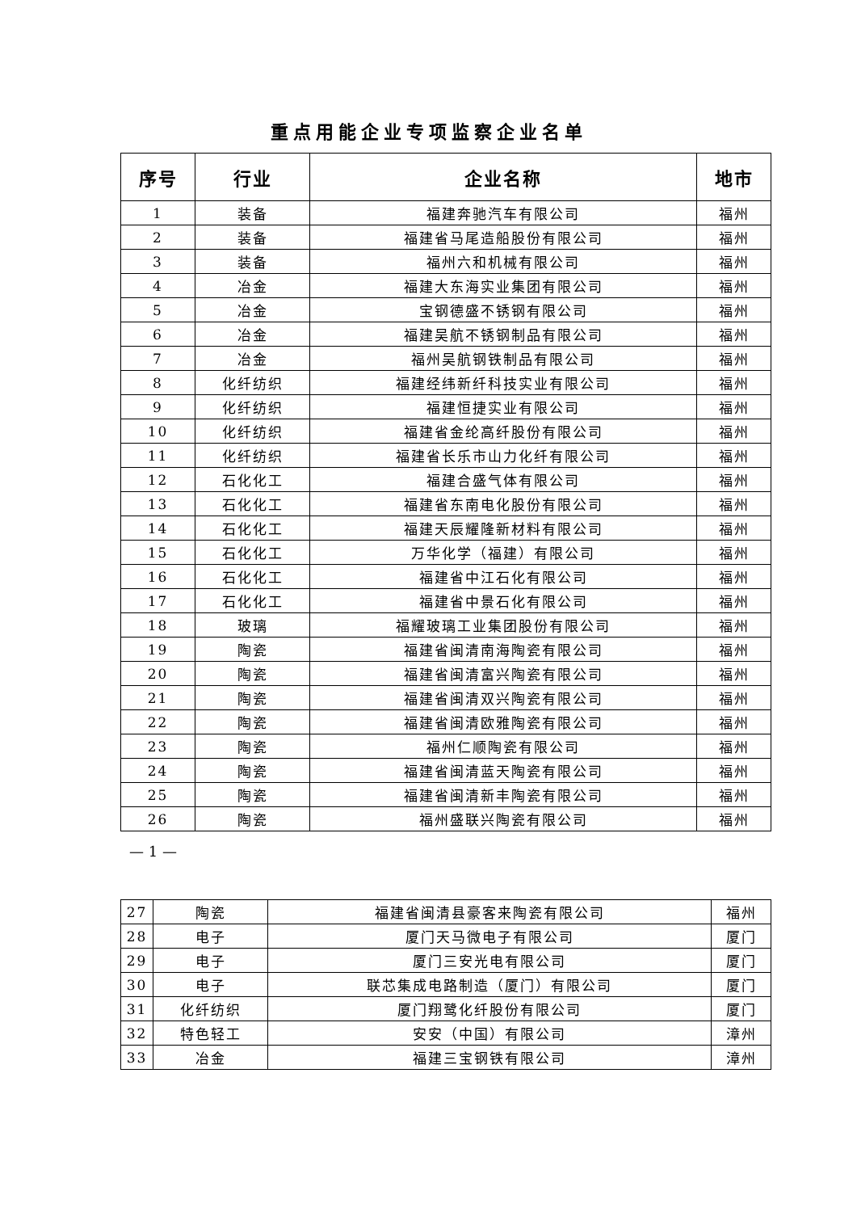重点用能企业专项监察企业名单
| 序号 | 行业 | 企业名称 | 地市 |
| --- | --- | --- | --- |
| 1 | 装备 | 福建奔驰汽车有限公司 | 福州 |
| 2 | 装备 | 福建省马尾造船股份有限公司 | 福州 |
| 3 | 装备 | 福州六和机械有限公司 | 福州 |
| 4 | 冶金 | 福建大东海实业集团有限公司 | 福州 |
| 5 | 冶金 | 宝钢德盛不锈钢有限公司 | 福州 |
| 6 | 冶金 | 福建吴航不锈钢制品有限公司 | 福州 |
| 7 | 冶金 | 福州吴航钢铁制品有限公司 | 福州 |
| 8 | 化纤纺织 | 福建经纬新纤科技实业有限公司 | 福州 |
| 9 | 化纤纺织 | 福建恒捷实业有限公司 | 福州 |
| 10 | 化纤纺织 | 福建省金纶高纤股份有限公司 | 福州 |
| 11 | 化纤纺织 | 福建省长乐市山力化纤有限公司 | 福州 |
| 12 | 石化化工 | 福建合盛气体有限公司 | 福州 |
| 13 | 石化化工 | 福建省东南电化股份有限公司 | 福州 |
| 14 | 石化化工 | 福建天辰耀隆新材料有限公司 | 福州 |
| 15 | 石化化工 | 万华化学（福建）有限公司 | 福州 |
| 16 | 石化化工 | 福建省中江石化有限公司 | 福州 |
| 17 | 石化化工 | 福建省中景石化有限公司 | 福州 |
| 18 | 玻璃 | 福耀玻璃工业集团股份有限公司 | 福州 |
| 19 | 陶瓷 | 福建省闽清南海陶瓷有限公司 | 福州 |
| 20 | 陶瓷 | 福建省闽清富兴陶瓷有限公司 | 福州 |
| 21 | 陶瓷 | 福建省闽清双兴陶瓷有限公司 | 福州 |
| 22 | 陶瓷 | 福建省闽清欧雅陶瓷有限公司 | 福州 |
| 23 | 陶瓷 | 福州仁顺陶瓷有限公司 | 福州 |
| 24 | 陶瓷 | 福建省闽清蓝天陶瓷有限公司 | 福州 |
| 25 | 陶瓷 | 福建省闽清新丰陶瓷有限公司 | 福州 |
| 26 | 陶瓷 | 福州盛联兴陶瓷有限公司 | 福州 |
— 1 —
| 27 | 陶瓷 | 福建省闽清县豪客来陶瓷有限公司 | 福州 |
| 28 | 电子 | 厦门天马微电子有限公司 | 厦门 |
| 29 | 电子 | 厦门三安光电有限公司 | 厦门 |
| 30 | 电子 | 联芯集成电路制造（厦门）有限公司 | 厦门 |
| 31 | 化纤纺织 | 厦门翔鹭化纤股份有限公司 | 厦门 |
| 32 | 特色轻工 | 安安（中国）有限公司 | 漳州 |
| 33 | 冶金 | 福建三宝钢铁有限公司 | 漳州 |